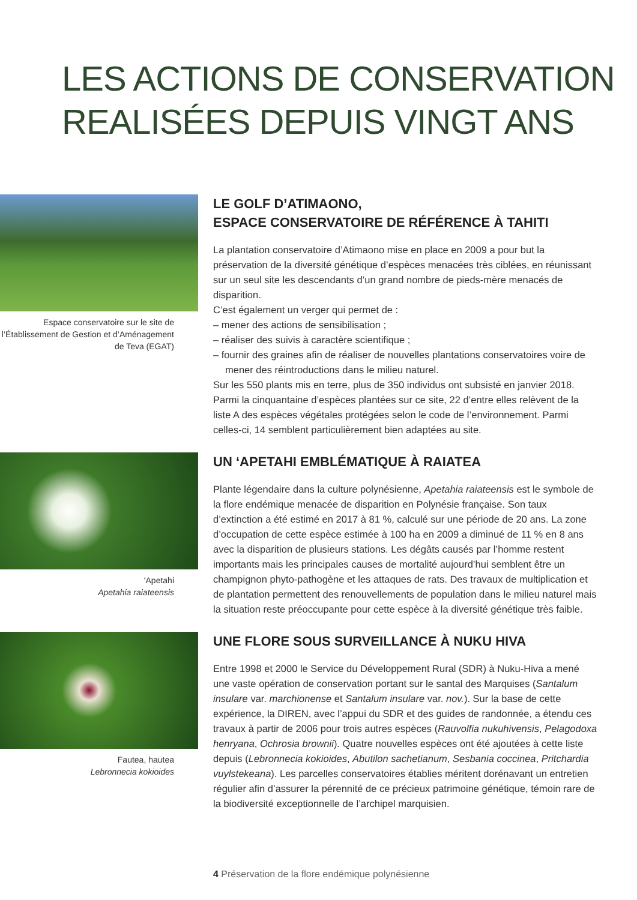LES ACTIONS DE CONSERVATION
REALISÉES DEPUIS VINGT ANS
Espace conservatoire sur le site de l’Établissement de Gestion et d’Aménagement de Teva (EGAT)
LE GOLF D’ATIMAONO,
ESPACE CONSERVATOIRE DE RÉFÉRENCE À TAHITI
La plantation conservatoire d’Atimaono mise en place en 2009 a pour but la préservation de la diversité génétique d’espèces menacées très ciblées, en réunissant sur un seul site les descendants d’un grand nombre de pieds-mère menacés de disparition.
C’est également un verger qui permet de :
– mener des actions de sensibilisation ;
– réaliser des suivis à caractère scientifique ;
– fournir des graines afin de réaliser de nouvelles plantations conservatoires voire de mener des réintroductions dans le milieu naturel.
Sur les 550 plants mis en terre, plus de 350 individus ont subsisté en janvier 2018. Parmi la cinquantaine d’espèces plantées sur ce site, 22 d’entre elles relèvent de la liste A des espèces végétales protégées selon le code de l’environnement. Parmi celles-ci, 14 semblent particulièrement bien adaptées au site.
‘Apetahi
Apetahia raiateensis
UN ‘APETAHI EMBLÉMATIQUE À RAIATEA
Plante légendaire dans la culture polynésienne, Apetahia raiateensis est le symbole de la flore endémique menacée de disparition en Polynésie française. Son taux d’extinction a été estimé en 2017 à 81 %, calculé sur une période de 20 ans. La zone d’occupation de cette espèce estimée à 100 ha en 2009 a diminué de 11 % en 8 ans avec la disparition de plusieurs stations. Les dégâts causés par l’homme restent importants mais les principales causes de mortalité aujourd’hui semblent être un champignon phyto-pathogène et les attaques de rats. Des travaux de multiplication et de plantation permettent des renouvellements de population dans le milieu naturel mais la situation reste préoccupante pour cette espèce à la diversité génétique très faible.
Fautea, hautea
Lebronnecia kokioides
UNE FLORE SOUS SURVEILLANCE À NUKU HIVA
Entre 1998 et 2000 le Service du Développement Rural (SDR) à Nuku-Hiva a mené une vaste opération de conservation portant sur le santal des Marquises (Santalum insulare var. marchionense et Santalum insulare var. nov.). Sur la base de cette expérience, la DIREN, avec l’appui du SDR et des guides de randonnée, a étendu ces travaux à partir de 2006 pour trois autres espèces (Rauvolfia nukuhivensis, Pelagodoxa henryana, Ochrosia brownii). Quatre nouvelles espèces ont été ajoutées à cette liste depuis (Lebronnecia kokioides, Abutilon sachetianum, Sesbania coccinea, Pritchardia vuylstekeana). Les parcelles conservatoires établies méritent dorénavant un entretien régulier afin d’assurer la pérennité de ce précieux patrimoine génétique, témoin rare de la biodiversité exceptionnelle de l’archipel marquisien.
4 Préservation de la flore endémique polynésienne